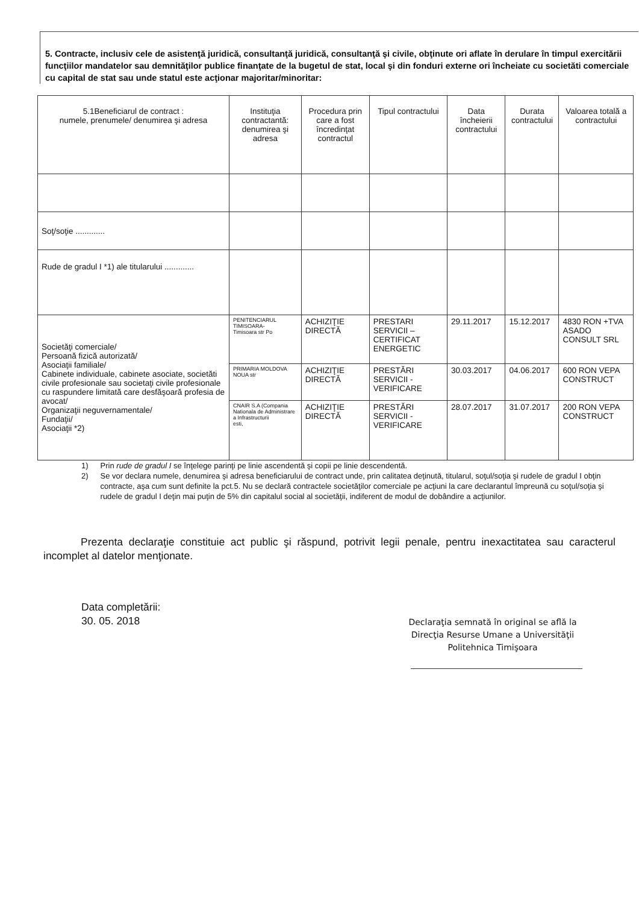5. Contracte, inclusiv cele de asistenţă juridică, consultanţă juridică, consultanţă şi civile, obţinute ori aflate în derulare în timpul exercitării funcţiilor mandatelor sau demnităţilor publice finanţate de la bugetul de stat, local şi din fonduri externe ori încheiate cu societăti comerciale cu capital de stat sau unde statul este acţionar majoritar/minoritar:
| 5.1Beneficiarul de contract : numele, prenumele/ denumirea şi adresa | Instituţia contractantă: denumirea şi adresa | Procedura prin care a fost încredinţat contractul | Tipul contractului | Data încheierii contractului | Durata contractului | Valoarea totală a contractului |
| --- | --- | --- | --- | --- | --- | --- |
| Soţ/soţie ............. | | | | | | |
| Rude de gradul I *1) ale titularului ............. | | | | | | |
| Societăţi comerciale/ Persoană fizică autorizată/ Asociaţii familiale/ Cabinete individuale, cabinete asociate, societăti civile profesionale sau societaţi civile profesionale cu raspundere limitată care desfăşoară profesia de avocat/ Organizaţii neguvernamentale/ Fundaţii/ Asociaţii *2) | PENITENCIARUL TIMISOARA- Timisoara str Po | ACHIZIŢIE DIRECTĂ | PRESTARI SERVICII – CERTIFICAT ENERGETIC | 29.11.2017 | 15.12.2017 | 4830 RON +TVA ASADO CONSULT SRL |
| | PRIMARIA MOLDOVA NOUA str | ACHIZIŢIE DIRECTĂ | PRESTĂRI SERVICII - VERIFICARE | 30.03.2017 | 04.06.2017 | 600 RON VEPA CONSTRUCT |
| | CNAIR S.A (Compania Nationala de Administrare a Infrastructurii esti, | ACHIZIŢIE DIRECTĂ | PRESTĂRI SERVICII - VERIFICARE | 28.07.2017 | 31.07.2017 | 200 RON VEPA CONSTRUCT |
1) Prin rude de gradul I se înţelege parinţi pe linie ascendentă şi copii pe linie descendentă.
2) Se vor declara numele, denumirea şi adresa beneficiarului de contract unde, prin calitatea deţinută, titularul, soţul/soţia şi rudele de gradul I obţin contracte, aşa cum sunt definite la pct.5. Nu se declară contractele societăţilor comerciale pe acţiuni la care declarantul împreună cu soţul/soţia şi rudele de gradul I deţin mai puţin de 5% din capitalul social al societăţii, indiferent de modul de dobândire a acţiunilor.
Prezenta declaraţie constituie act public şi răspund, potrivit legii penale, pentru inexactitatea sau caracterul incomplet al datelor menţionate.
Data completării:
30. 05. 2018
Declaraţia semnată în original se află la Direcţia Resurse Umane a Universităţii Politehnica Timişoara